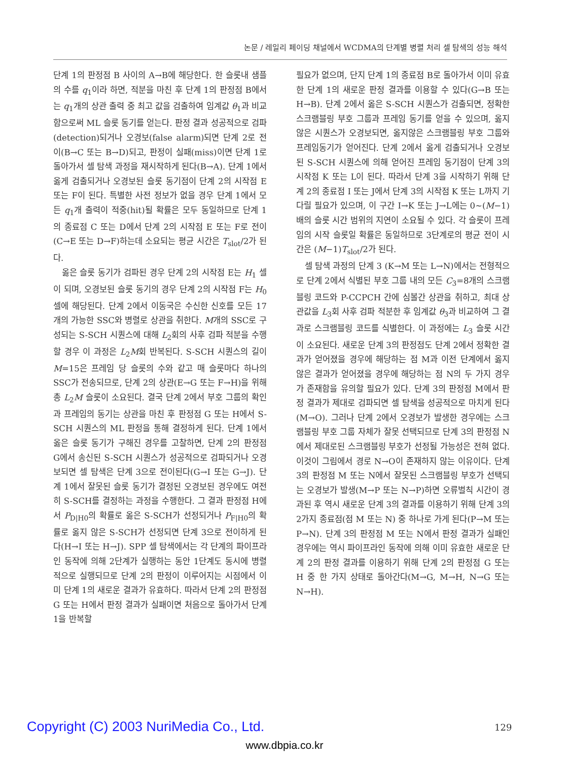논문 / 레일리 페이딩 채널에서 WCDMA의 단계별 병렬 처리 셀 탐색의 성능 해석
단계 1의 판정점 B 사이의 A→B에 해당한다. 한 슬롯내 샘플의 수를 q<sub>1</sub>이라 하면, 적분을 마친 후 단계 1의 판정점 B에서는 q<sub>1</sub>개의 상관 출력 중 최고 값을 검출하여 임계값 θ<sub>1</sub>과 비교함으로써 ML 슬롯 동기를 얻는다. 판정 결과 성공적으로 검파(detection)되거나 오경보(false alarm)되면 단계 2로 전이(B→C 또는 B→D)되고, 판정이 실패(miss)이면 단계 1로 돌아가서 셀 탐색 과정을 재시작하게 된다(B→A). 단계 1에서 옳게 검출되거나 오경보된 슬롯 동기점이 단계 2의 시작점 E 또는 F이 된다. 특별한 사전 정보가 없을 경우 단계 1에서 모든 q<sub>1</sub>개 출력이 적중(hit)될 확률은 모두 동일하므로 단계 1의 종료점 C 또는 D에서 단계 2의 시작점 E 또는 F로 전이(C→E 또는 D→F)하는데 소요되는 평균 시간은 T<sub>slot</sub>/2가 된다.
옳은 슬롯 동기가 검파된 경우 단계 2의 시작점 E는 H<sub>1</sub> 셀이 되며, 오경보된 슬롯 동기의 경우 단계 2의 시작점 F는 H<sub>0</sub> 셀에 해당된다. 단계 2에서 이동국은 수신한 신호를 모든 17개의 가능한 SSC와 병렬로 상관을 취한다. M개의 SSC로 구성되는 S-SCH 시퀀스에 대해 L<sub>2</sub>회의 사후 검파 적분을 수행할 경우 이 과정은 L<sub>2</sub>M회 반복된다. S-SCH 시퀀스의 길이 M=15은 프레임 당 슬롯의 수와 같고 매 슬롯마다 하나의 SSC가 전송되므로, 단계 2의 상관(E→G 또는 F→H)을 위해 총 L<sub>2</sub>M 슬롯이 소요된다. 결국 단계 2에서 부호 그룹의 확인과 프레임의 동기는 상관을 마친 후 판정점 G 또는 H에서 S-SCH 시퀀스의 ML 판정을 통해 결정하게 된다. 단계 1에서 옳은 슬롯 동기가 구해진 경우를 고찰하면, 단계 2의 판정점 G에서 송신된 S-SCH 시퀀스가 성공적으로 검파되거나 오경보되면 셀 탐색은 단계 3으로 전이된다(G→I 또는 G→J). 단계 1에서 잘못된 슬롯 동기가 결정된 오경보된 경우에도 여전히 S-SCH를 결정하는 과정을 수행한다. 그 결과 판정점 H에서 P<sub>D|H0</sub>의 확률로 옳은 S-SCH가 선정되거나 P<sub>F|H0</sub>의 확률로 옳지 않은 S-SCH가 선정되면 단계 3으로 전이하게 된다(H→I 또는 H→J). SPP 셀 탐색에서는 각 단계의 파이프라인 동작에 의해 2단계가 실행하는 동안 1단계도 동시에 병렬적으로 실행되므로 단계 2의 판정이 이루어지는 시점에서 이미 단계 1의 새로운 결과가 유효하다. 따라서 단계 2의 판정점 G 또는 H에서 판정 결과가 실패이면 처음으로 돌아가서 단계 1을 반복할
필요가 없으며, 단지 단계 1의 종료점 B로 돌아가서 이미 유효한 단계 1의 새로운 판정 결과를 이용할 수 있다(G→B 또는 H→B). 단계 2에서 옳은 S-SCH 시퀀스가 검출되면, 정확한 스크램블링 부호 그룹과 프레임 동기를 얻을 수 있으며, 옳지 않은 시퀀스가 오경보되면, 옳지않은 스크램블링 부호 그룹와 프레임동기가 얻어진다. 단계 2에서 옳게 검출되거나 오경보된 S-SCH 시퀀스에 의해 얻어진 프레임 동기점이 단계 3의 시작점 K 또는 L이 된다. 따라서 단계 3을 시작하기 위해 단계 2의 종료점 I 또는 J에서 단계 3의 시작점 K 또는 L까지 기다릴 필요가 있으며, 이 구간 I→K 또는 J→L에는 0~(M−1)배의 슬롯 시간 범위의 지연이 소요될 수 있다. 각 슬롯이 프레임의 시작 슬롯일 확률은 동일하므로 3단계로의 평균 전이 시간은 (M−1)T<sub>slot</sub>/2가 된다.
셀 탐색 과정의 단계 3 (K→M 또는 L→N)에서는 전형적으로 단계 2에서 식별된 부호 그룹 내의 모든 C<sub>3</sub>=8개의 스크램블링 코드와 P-CCPCH 간에 심볼간 상관을 취하고, 최대 상관값을 L<sub>3</sub>회 사후 검파 적분한 후 임계값 θ<sub>3</sub>과 비교하여 그 결과로 스크램블링 코드를 식별한다. 이 과정에는 L<sub>3</sub> 슬롯 시간이 소요된다. 새로운 단계 3의 판정점도 단계 2에서 정확한 결과가 얻어졌을 경우에 해당하는 점 M과 이전 단계에서 옳지 않은 결과가 얻어졌을 경우에 해당하는 점 N의 두 가지 경우가 존재함을 유의할 필요가 있다. 단계 3의 판정점 M에서 판정 결과가 제대로 검파되면 셀 탐색을 성공적으로 마치게 된다(M→O). 그러나 단계 2에서 오경보가 발생한 경우에는 스크램블링 부호 그룹 자체가 잘못 선택되므로 단계 3의 판정점 N에서 제대로된 스크램블링 부호가 선정될 가능성은 전혀 없다. 이것이 그림에서 경로 N→O이 존재하지 않는 이유이다. 단계 3의 판정점 M 또는 N에서 잘못된 스크램블링 부호가 선택되는 오경보가 발생(M→P 또는 N→P)하면 오류벌칙 시간이 경과된 후 역시 새로운 단계 3의 결과를 이용하기 위해 단계 3의 2가지 종료점(점 M 또는 N) 중 하나로 가게 된다(P→M 또는 P→N). 단계 3의 판정점 M 또는 N에서 판정 결과가 실패인 경우에는 역시 파이프라인 동작에 의해 이미 유효한 새로운 단계 2의 판정 결과를 이용하기 위해 단계 2의 판정점 G 또는 H 중 한 가지 상태로 돌아간다(M→G, M→H, N→G 또는 N→H).
Copyright (C) 2003 NuriMedia Co., Ltd.
129
www.dbpia.co.kr